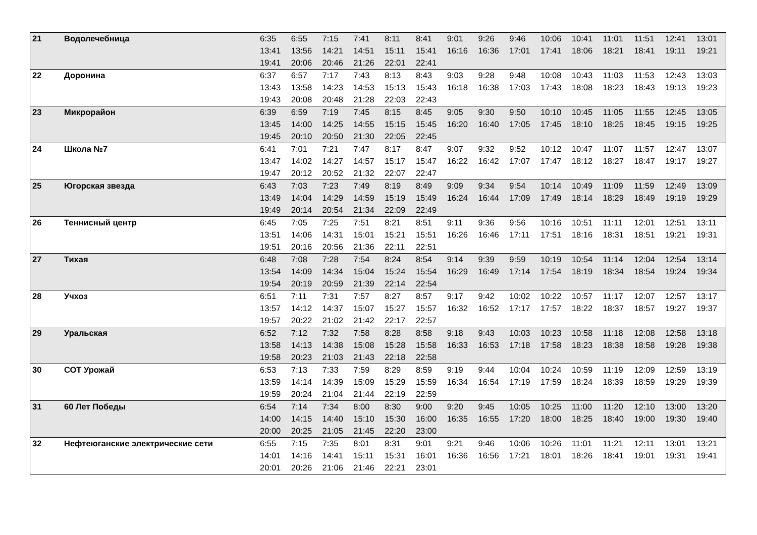| 21 | Водолечебница | 6:35 | 6:55 | 7:15 | 7:41 | 8:11 | 8:41 | 9:01 | 9:26 | 9:46 | 10:06 | 10:41 | 11:01 | 11:51 | 12:41 | 13:01 |
| | | 13:41 | 13:56 | 14:21 | 14:51 | 15:11 | 15:41 | 16:16 | 16:36 | 17:01 | 17:41 | 18:06 | 18:21 | 18:41 | 19:11 | 19:21 |
| | | 19:41 | 20:06 | 20:46 | 21:26 | 22:01 | 22:41 | | | | | | | | | |
| 22 | Доронина | 6:37 | 6:57 | 7:17 | 7:43 | 8:13 | 8:43 | 9:03 | 9:28 | 9:48 | 10:08 | 10:43 | 11:03 | 11:53 | 12:43 | 13:03 |
| | | 13:43 | 13:58 | 14:23 | 14:53 | 15:13 | 15:43 | 16:18 | 16:38 | 17:03 | 17:43 | 18:08 | 18:23 | 18:43 | 19:13 | 19:23 |
| | | 19:43 | 20:08 | 20:48 | 21:28 | 22:03 | 22:43 | | | | | | | | | |
| 23 | Микрорайон | 6:39 | 6:59 | 7:19 | 7:45 | 8:15 | 8:45 | 9:05 | 9:30 | 9:50 | 10:10 | 10:45 | 11:05 | 11:55 | 12:45 | 13:05 |
| | | 13:45 | 14:00 | 14:25 | 14:55 | 15:15 | 15:45 | 16:20 | 16:40 | 17:05 | 17:45 | 18:10 | 18:25 | 18:45 | 19:15 | 19:25 |
| | | 19:45 | 20:10 | 20:50 | 21:30 | 22:05 | 22:45 | | | | | | | | | |
| 24 | Школа №7 | 6:41 | 7:01 | 7:21 | 7:47 | 8:17 | 8:47 | 9:07 | 9:32 | 9:52 | 10:12 | 10:47 | 11:07 | 11:57 | 12:47 | 13:07 |
| | | 13:47 | 14:02 | 14:27 | 14:57 | 15:17 | 15:47 | 16:22 | 16:42 | 17:07 | 17:47 | 18:12 | 18:27 | 18:47 | 19:17 | 19:27 |
| | | 19:47 | 20:12 | 20:52 | 21:32 | 22:07 | 22:47 | | | | | | | | | |
| 25 | Югорская звезда | 6:43 | 7:03 | 7:23 | 7:49 | 8:19 | 8:49 | 9:09 | 9:34 | 9:54 | 10:14 | 10:49 | 11:09 | 11:59 | 12:49 | 13:09 |
| | | 13:49 | 14:04 | 14:29 | 14:59 | 15:19 | 15:49 | 16:24 | 16:44 | 17:09 | 17:49 | 18:14 | 18:29 | 18:49 | 19:19 | 19:29 |
| | | 19:49 | 20:14 | 20:54 | 21:34 | 22:09 | 22:49 | | | | | | | | | |
| 26 | Теннисный центр | 6:45 | 7:05 | 7:25 | 7:51 | 8:21 | 8:51 | 9:11 | 9:36 | 9:56 | 10:16 | 10:51 | 11:11 | 12:01 | 12:51 | 13:11 |
| | | 13:51 | 14:06 | 14:31 | 15:01 | 15:21 | 15:51 | 16:26 | 16:46 | 17:11 | 17:51 | 18:16 | 18:31 | 18:51 | 19:21 | 19:31 |
| | | 19:51 | 20:16 | 20:56 | 21:36 | 22:11 | 22:51 | | | | | | | | | |
| 27 | Тихая | 6:48 | 7:08 | 7:28 | 7:54 | 8:24 | 8:54 | 9:14 | 9:39 | 9:59 | 10:19 | 10:54 | 11:14 | 12:04 | 12:54 | 13:14 |
| | | 13:54 | 14:09 | 14:34 | 15:04 | 15:24 | 15:54 | 16:29 | 16:49 | 17:14 | 17:54 | 18:19 | 18:34 | 18:54 | 19:24 | 19:34 |
| | | 19:54 | 20:19 | 20:59 | 21:39 | 22:14 | 22:54 | | | | | | | | | |
| 28 | Учхоз | 6:51 | 7:11 | 7:31 | 7:57 | 8:27 | 8:57 | 9:17 | 9:42 | 10:02 | 10:22 | 10:57 | 11:17 | 12:07 | 12:57 | 13:17 |
| | | 13:57 | 14:12 | 14:37 | 15:07 | 15:27 | 15:57 | 16:32 | 16:52 | 17:17 | 17:57 | 18:22 | 18:37 | 18:57 | 19:27 | 19:37 |
| | | 19:57 | 20:22 | 21:02 | 21:42 | 22:17 | 22:57 | | | | | | | | | |
| 29 | Уральская | 6:52 | 7:12 | 7:32 | 7:58 | 8:28 | 8:58 | 9:18 | 9:43 | 10:03 | 10:23 | 10:58 | 11:18 | 12:08 | 12:58 | 13:18 |
| | | 13:58 | 14:13 | 14:38 | 15:08 | 15:28 | 15:58 | 16:33 | 16:53 | 17:18 | 17:58 | 18:23 | 18:38 | 18:58 | 19:28 | 19:38 |
| | | 19:58 | 20:23 | 21:03 | 21:43 | 22:18 | 22:58 | | | | | | | | | |
| 30 | СОТ Урожай | 6:53 | 7:13 | 7:33 | 7:59 | 8:29 | 8:59 | 9:19 | 9:44 | 10:04 | 10:24 | 10:59 | 11:19 | 12:09 | 12:59 | 13:19 |
| | | 13:59 | 14:14 | 14:39 | 15:09 | 15:29 | 15:59 | 16:34 | 16:54 | 17:19 | 17:59 | 18:24 | 18:39 | 18:59 | 19:29 | 19:39 |
| | | 19:59 | 20:24 | 21:04 | 21:44 | 22:19 | 22:59 | | | | | | | | | |
| 31 | 60 Лет Победы | 6:54 | 7:14 | 7:34 | 8:00 | 8:30 | 9:00 | 9:20 | 9:45 | 10:05 | 10:25 | 11:00 | 11:20 | 12:10 | 13:00 | 13:20 |
| | | 14:00 | 14:15 | 14:40 | 15:10 | 15:30 | 16:00 | 16:35 | 16:55 | 17:20 | 18:00 | 18:25 | 18:40 | 19:00 | 19:30 | 19:40 |
| | | 20:00 | 20:25 | 21:05 | 21:45 | 22:20 | 23:00 | | | | | | | | | |
| 32 | Нефтеюганские электрические сети | 6:55 | 7:15 | 7:35 | 8:01 | 8:31 | 9:01 | 9:21 | 9:46 | 10:06 | 10:26 | 11:01 | 11:21 | 12:11 | 13:01 | 13:21 |
| | | 14:01 | 14:16 | 14:41 | 15:11 | 15:31 | 16:01 | 16:36 | 16:56 | 17:21 | 18:01 | 18:26 | 18:41 | 19:01 | 19:31 | 19:41 |
| | | 20:01 | 20:26 | 21:06 | 21:46 | 22:21 | 23:01 | | | | | | | | | |